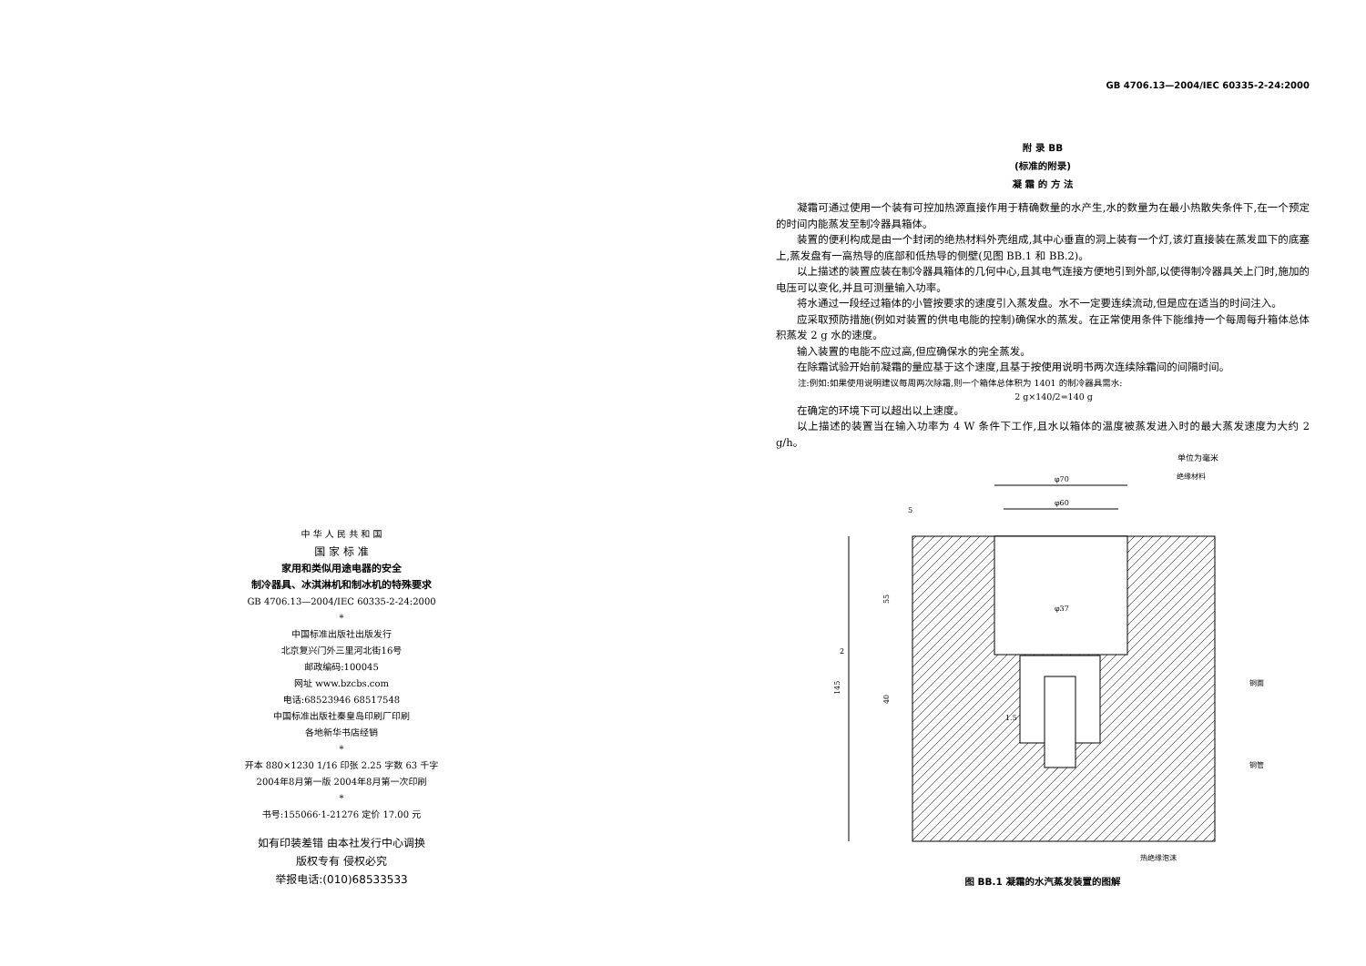中 华 人 民 共 和 国
国 家 标 准
家用和类似用途电器的安全
制冷器具、冰淇淋机和制冰机的特殊要求
GB 4706.13—2004/IEC 60335-2-24:2000
*
中国标准出版社出版发行
北京复兴门外三里河北街16号
邮政编码:100045
网址 www.bzcbs.com
电话:68523946 68517548
中国标准出版社秦皇岛印刷厂印刷
各地新华书店经销
*
开本 880×1230 1/16 印张 2.25 字数 63 千字
2004年8月第一版 2004年8月第一次印刷
*
书号:155066·1-21276 定价 17.00 元
如有印装差错 由本社发行中心调换
版权专有 侵权必究
举报电话:(010)68533533
GB 4706.13—2004/IEC 60335-2-24:2000
附 录 BB
(标准的附录)
凝 霜 的 方 法
凝霜可通过使用一个装有可控加热源直接作用于精确数量的水产生,水的数量为在最小热散失条件下,在一个预定的时间内能蒸发至制冷器具箱体。
装置的便利构成是由一个封闭的绝热材料外壳组成,其中心垂直的洞上装有一个灯,该灯直接装在蒸发皿下的底塞上,蒸发盘有一高热导的底部和低热导的侧壁(见图 BB.1 和 BB.2)。
以上描述的装置应装在制冷器具箱体的几何中心,且其电气连接方便地引到外部,以使得制冷器具关上门时,施加的电压可以变化,并且可测量输入功率。
将水通过一段经过箱体的小管按要求的速度引入蒸发盘。水不一定要连续流动,但是应在适当的时间注入。
应采取预防措施(例如对装置的供电电能的控制)确保水的蒸发。在正常使用条件下能维持一个每周每升箱体总体积蒸发 2 g 水的速度。
输入装置的电能不应过高,但应确保水的完全蒸发。
在除霜试验开始前凝霜的量应基于这个速度,且基于按使用说明书两次连续除霜间的间隔时间。
注:例如:如果使用说明建议每周两次除霜,则一个箱体总体积为 1401 的制冷器具需水:
2 g×140/2=140 g
在确定的环境下可以超出以上速度。
以上描述的装置当在输入功率为 4 W 条件下工作,且水以箱体的温度被蒸发进入时的最大蒸发速度为大约 2 g/h。
单位为毫米
145
φ70
φ60
φ37
5
55
40
2
1.5
绝缘材料
铜面
铜管
热绝缘泡沫
图 BB.1 凝霜的水汽蒸发装置的图解